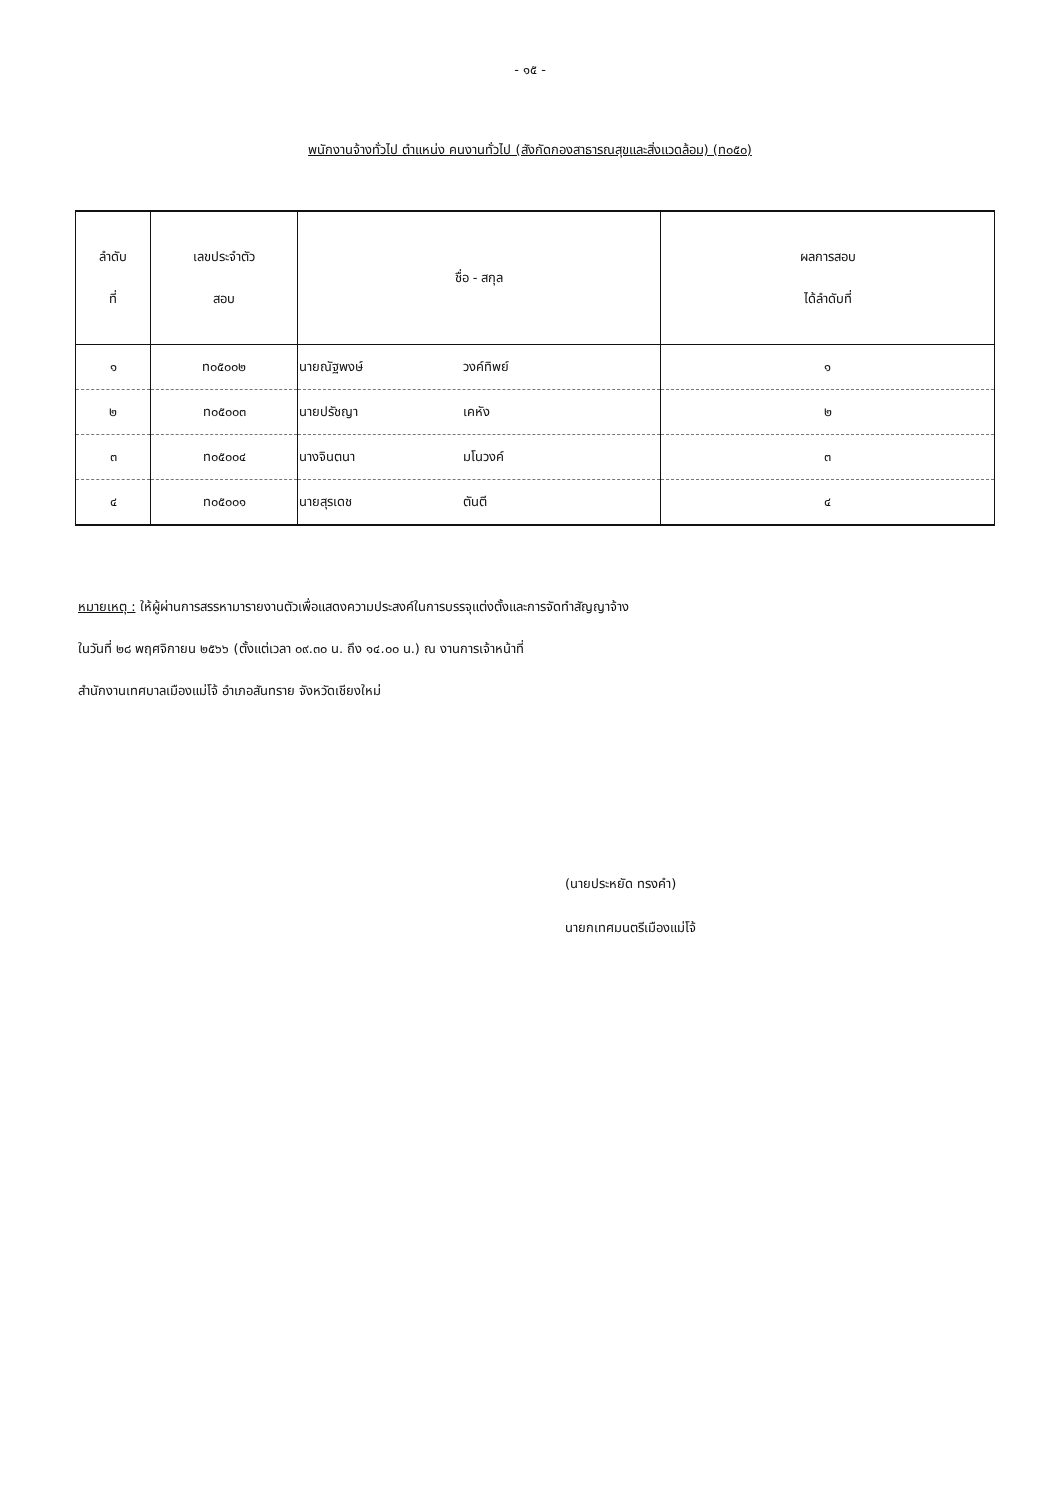- ๑๕ -
พนักงานจ้างทั่วไป ตำแหน่ง คนงานทั่วไป (สังกัดกองสาธารณสุขและสิ่งแวดล้อม) (ท๐๕๐)
| ลำดับ ที่ | เลขประจำตัว สอบ | ชื่อ - สกุล | ผลการสอบ ได้ลำดับที่ |
| --- | --- | --- | --- |
| ๑ | ท๐๕๐๐๒ | นายณัฐพงษ์ วงค์ทิพย์ | ๑ |
| ๒ | ท๐๕๐๐๓ | นายปรัชญา เคหัง | ๒ |
| ๓ | ท๐๕๐๐๔ | นางจินตนา มโนวงค์ | ๓ |
| ๔ | ท๐๕๐๐๑ | นายสุรเดช ตันตี | ๔ |
หมายเหตุ : ให้ผู้ผ่านการสรรหามารายงานตัวเพื่อแสดงความประสงค์ในการบรรจุแต่งตั้งและการจัดทำสัญญาจ้าง
ในวันที่ ๒๘ พฤศจิกายน ๒๕๖๖ (ตั้งแต่เวลา ๐๙.๓๐ น. ถึง ๑๔.๐๐ น.) ณ งานการเจ้าหน้าที่
สำนักงานเทศบาลเมืองแม่โจ้ อำเภอสันทราย จังหวัดเชียงใหม่
(นายประหยัด ทรงคำ)
นายกเทศมนตรีเมืองแม่โจ้